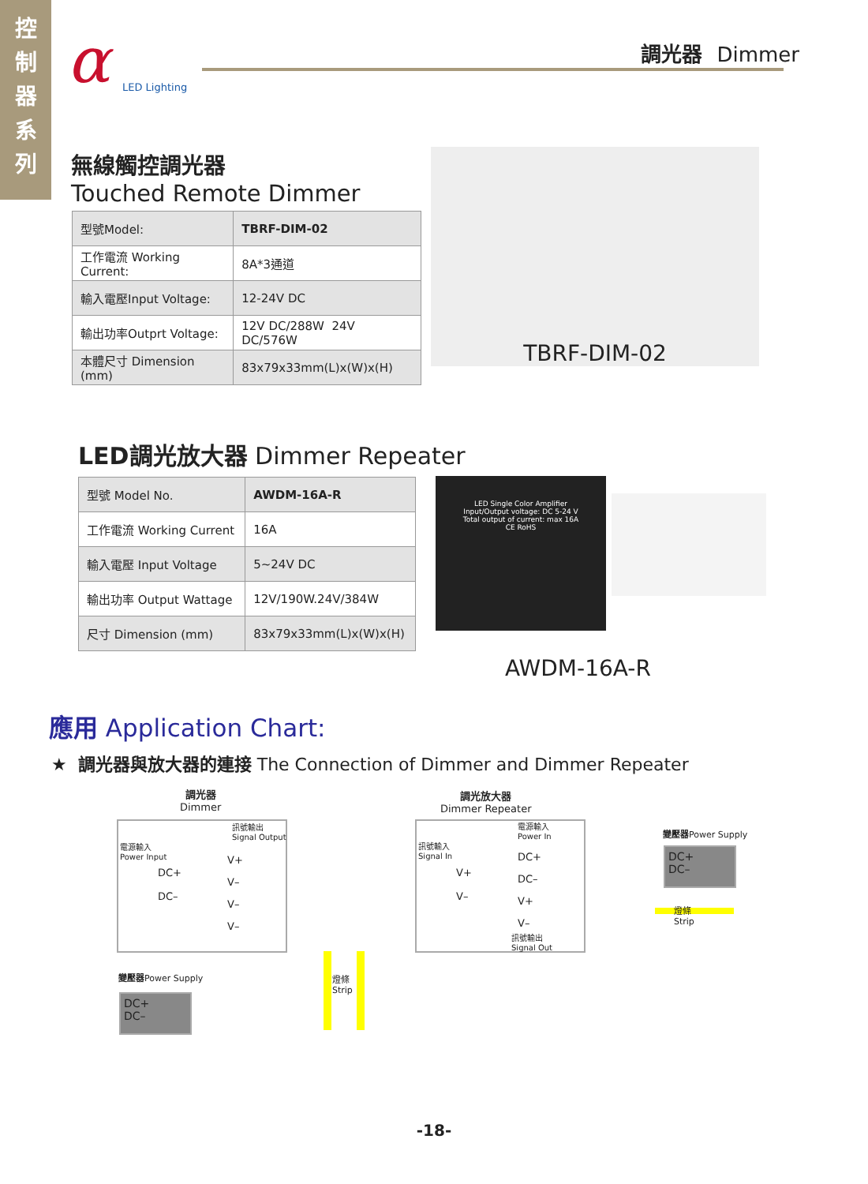控
制
器
系
列
α
LED Lighting
調光器 Dimmer
無線觸控調光器
Touched Remote Dimmer
| 型號Model: | TBRF-DIM-02 |
| 工作電流 Working Current: | 8A*3通道 |
| 輸入電壓Input Voltage: | 12-24V DC |
| 輸出功率Outprt Voltage: | 12V DC/288W 24V DC/576W |
| 本體尺寸 Dimension (mm) | 83x79x33mm(L)x(W)x(H) |
TBRF-DIM-02
LED調光放大器 Dimmer Repeater
| 型號 Model No. | AWDM-16A-R |
| 工作電流 Working Current | 16A |
| 輸入電壓 Input Voltage | 5~24V DC |
| 輸出功率 Output Wattage | 12V/190W.24V/384W |
| 尺寸 Dimension (mm) | 83x79x33mm(L)x(W)x(H) |
LED Single Color Amplifier
Input/Output voltage: DC 5-24 V
Total output of current: max 16A
CE RoHS
AWDM-16A-R
應用 Application Chart:
★ 調光器與放大器的連接 The Connection of Dimmer and Dimmer Repeater
調光器
Dimmer
調光放大器
Dimmer Repeater
電源輸入
Power Input
訊號輸出
Signal Output
DC+
DC–
V+
V–
V–
V–
訊號輸入
Signal In
電源輸入
Power In
V+
V–
DC+
DC–
V+
V–
訊號輸出
Signal Out
變壓器Power Supply
DC+
DC–
燈條
Strip
變壓器Power Supply
DC+
DC–
燈條
Strip
-18-